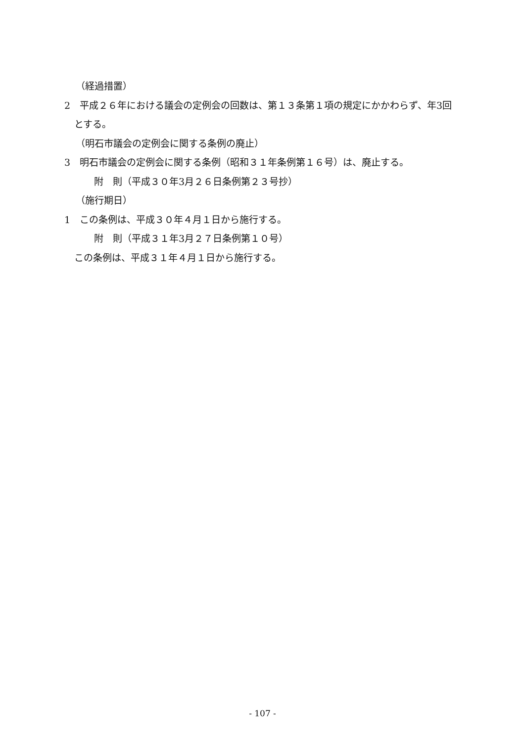（経過措置）
2　平成２６年における議会の定例会の回数は、第１３条第１項の規定にかかわらず、年3回とする。
（明石市議会の定例会に関する条例の廃止）
3　明石市議会の定例会に関する条例（昭和３１年条例第１６号）は、廃止する。
附　則（平成３０年3月２６日条例第２３号抄）
（施行期日）
1　この条例は、平成３０年４月１日から施行する。
附　則（平成３１年3月２７日条例第１０号）
この条例は、平成３１年４月１日から施行する。
- 107 -